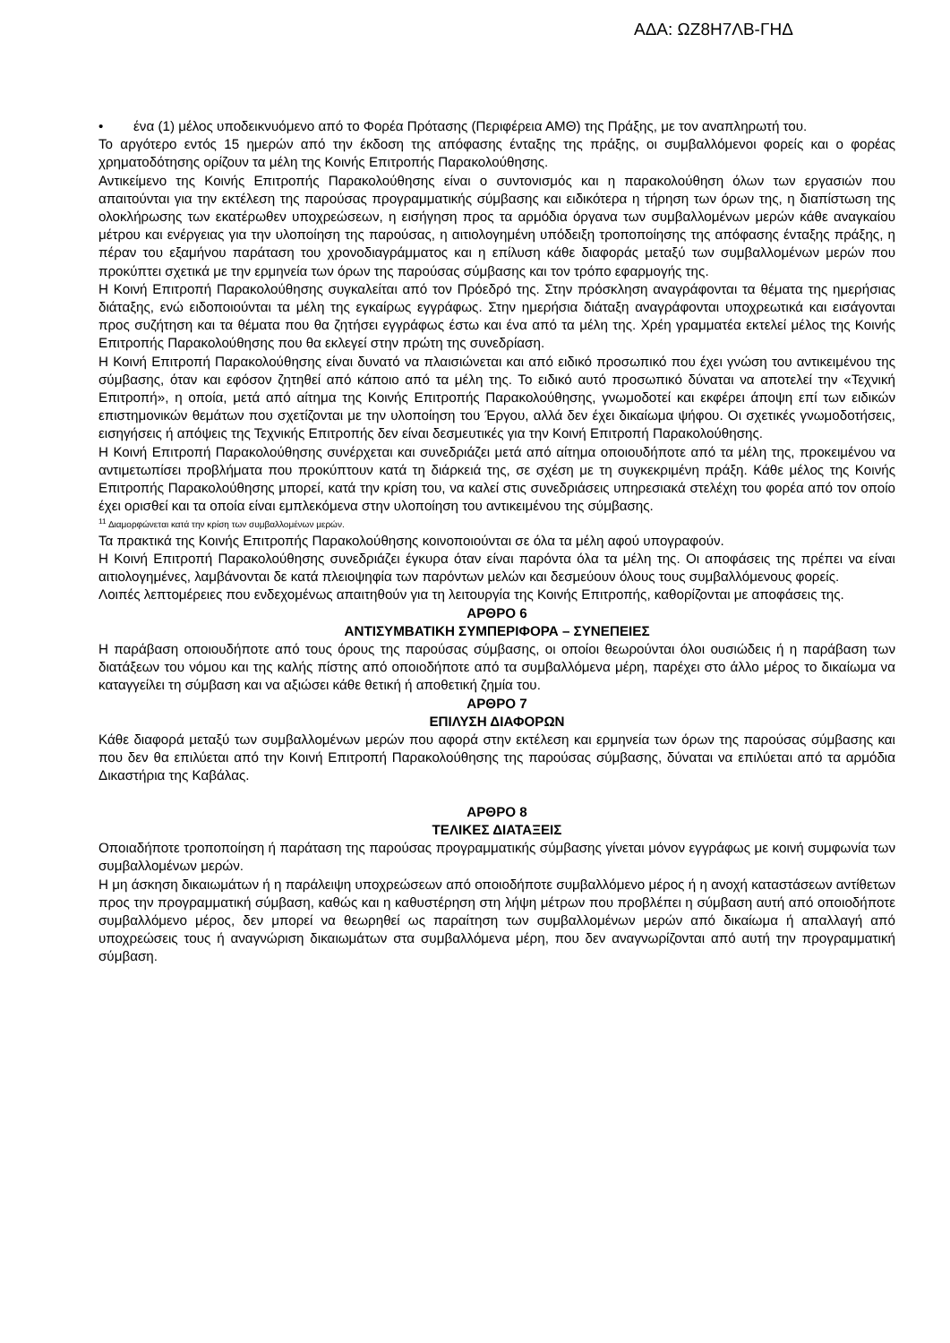ΑΔΑ: ΩΖ8Η7ΛΒ-ΓΗΔ
• ένα (1) μέλος υποδεικνυόμενο από το Φορέα Πρότασης (Περιφέρεια ΑΜΘ) της Πράξης, με τον αναπληρωτή του.
Το αργότερο εντός 15 ημερών από την έκδοση της απόφασης ένταξης της πράξης, οι συμβαλλόμενοι φορείς και ο φορέας χρηματοδότησης ορίζουν τα μέλη της Κοινής Επιτροπής Παρακολούθησης.
Αντικείμενο της Κοινής Επιτροπής Παρακολούθησης είναι ο συντονισμός και η παρακολούθηση όλων των εργασιών που απαιτούνται για την εκτέλεση της παρούσας προγραμματικής σύμβασης και ειδικότερα η τήρηση των όρων της, η διαπίστωση της ολοκλήρωσης των εκατέρωθεν υποχρεώσεων, η εισήγηση προς τα αρμόδια όργανα των συμβαλλομένων μερών κάθε αναγκαίου μέτρου και ενέργειας για την υλοποίηση της παρούσας, η αιτιολογημένη υπόδειξη τροποποίησης της απόφασης ένταξης πράξης, η πέραν του εξαμήνου παράταση του χρονοδιαγράμματος και η επίλυση κάθε διαφοράς μεταξύ των συμβαλλομένων μερών που προκύπτει σχετικά με την ερμηνεία των όρων της παρούσας σύμβασης και τον τρόπο εφαρμογής της.
Η Κοινή Επιτροπή Παρακολούθησης συγκαλείται από τον Πρόεδρό της. Στην πρόσκληση αναγράφονται τα θέματα της ημερήσιας διάταξης, ενώ ειδοποιούνται τα μέλη της εγκαίρως εγγράφως. Στην ημερήσια διάταξη αναγράφονται υποχρεωτικά και εισάγονται προς συζήτηση και τα θέματα που θα ζητήσει εγγράφως έστω και ένα από τα μέλη της. Χρέη γραμματέα εκτελεί μέλος της Κοινής Επιτροπής Παρακολούθησης που θα εκλεγεί στην πρώτη της συνεδρίαση.
Η Κοινή Επιτροπή Παρακολούθησης είναι δυνατό να πλαισιώνεται και από ειδικό προσωπικό που έχει γνώση του αντικειμένου της σύμβασης, όταν και εφόσον ζητηθεί από κάποιο από τα μέλη της. Το ειδικό αυτό προσωπικό δύναται να αποτελεί την «Τεχνική Επιτροπή», η οποία, μετά από αίτημα της Κοινής Επιτροπής Παρακολούθησης, γνωμοδοτεί και εκφέρει άποψη επί των ειδικών επιστημονικών θεμάτων που σχετίζονται με την υλοποίηση του Έργου, αλλά δεν έχει δικαίωμα ψήφου. Οι σχετικές γνωμοδοτήσεις, εισηγήσεις ή απόψεις της Τεχνικής Επιτροπής δεν είναι δεσμευτικές για την Κοινή Επιτροπή Παρακολούθησης.
Η Κοινή Επιτροπή Παρακολούθησης συνέρχεται και συνεδριάζει μετά από αίτημα οποιουδήποτε από τα μέλη της, προκειμένου να αντιμετωπίσει προβλήματα που προκύπτουν κατά τη διάρκειά της, σε σχέση με τη συγκεκριμένη πράξη. Κάθε μέλος της Κοινής Επιτροπής Παρακολούθησης μπορεί, κατά την κρίση του, να καλεί στις συνεδριάσεις υπηρεσιακά στελέχη του φορέα από τον οποίο έχει ορισθεί και τα οποία είναι εμπλεκόμενα στην υλοποίηση του αντικειμένου της σύμβασης.
<sup>11</sup> Διαμορφώνεται κατά την κρίση των συμβαλλομένων μερών.
Τα πρακτικά της Κοινής Επιτροπής Παρακολούθησης κοινοποιούνται σε όλα τα μέλη αφού υπογραφούν.
Η Κοινή Επιτροπή Παρακολούθησης συνεδριάζει έγκυρα όταν είναι παρόντα όλα τα μέλη της. Οι αποφάσεις της πρέπει να είναι αιτιολογημένες, λαμβάνονται δε κατά πλειοψηφία των παρόντων μελών και δεσμεύουν όλους τους συμβαλλόμενους φορείς.
Λοιπές λεπτομέρειες που ενδεχομένως απαιτηθούν για τη λειτουργία της Κοινής Επιτροπής, καθορίζονται με αποφάσεις της.
ΑΡΘΡΟ 6
ΑΝΤΙΣΥΜΒΑΤΙΚΗ ΣΥΜΠΕΡΙΦΟΡΑ – ΣΥΝΕΠΕΙΕΣ
Η παράβαση οποιουδήποτε από τους όρους της παρούσας σύμβασης, οι οποίοι θεωρούνται όλοι ουσιώδεις ή η παράβαση των διατάξεων του νόμου και της καλής πίστης από οποιοδήποτε από τα συμβαλλόμενα μέρη, παρέχει στο άλλο μέρος το δικαίωμα να καταγγείλει τη σύμβαση και να αξιώσει κάθε θετική ή αποθετική ζημία του.
ΑΡΘΡΟ 7
ΕΠΙΛΥΣΗ ΔΙΑΦΟΡΩΝ
Κάθε διαφορά μεταξύ των συμβαλλομένων μερών που αφορά στην εκτέλεση και ερμηνεία των όρων της παρούσας σύμβασης και που δεν θα επιλύεται από την Κοινή Επιτροπή Παρακολούθησης της παρούσας σύμβασης, δύναται να επιλύεται από τα αρμόδια Δικαστήρια της Καβάλας.
ΑΡΘΡΟ 8
ΤΕΛΙΚΕΣ ΔΙΑΤΑΞΕΙΣ
Οποιαδήποτε τροποποίηση ή παράταση της παρούσας προγραμματικής σύμβασης γίνεται μόνον εγγράφως με κοινή συμφωνία των συμβαλλομένων μερών.
Η μη άσκηση δικαιωμάτων ή η παράλειψη υποχρεώσεων από οποιοδήποτε συμβαλλόμενο μέρος ή η ανοχή καταστάσεων αντίθετων προς την προγραμματική σύμβαση, καθώς και η καθυστέρηση στη λήψη μέτρων που προβλέπει η σύμβαση αυτή από οποιοδήποτε συμβαλλόμενο μέρος, δεν μπορεί να θεωρηθεί ως παραίτηση των συμβαλλομένων μερών από δικαίωμα ή απαλλαγή από υποχρεώσεις τους ή αναγνώριση δικαιωμάτων στα συμβαλλόμενα μέρη, που δεν αναγνωρίζονται από αυτή την προγραμματική σύμβαση.